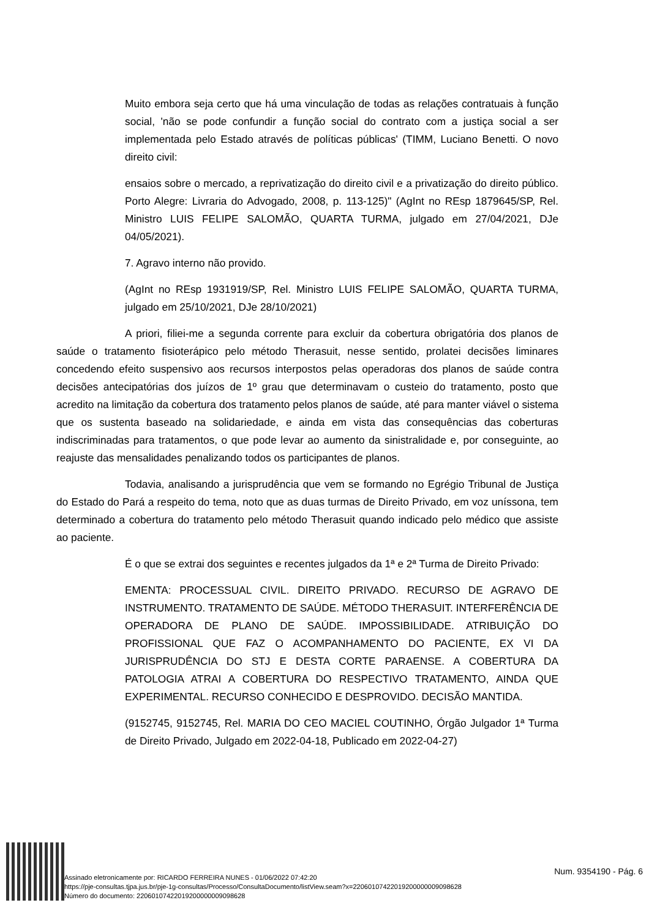Muito embora seja certo que há uma vinculação de todas as relações contratuais à função social, 'não se pode confundir a função social do contrato com a justiça social a ser implementada pelo Estado através de políticas públicas' (TIMM, Luciano Benetti. O novo direito civil:
ensaios sobre o mercado, a reprivatização do direito civil e a privatização do direito público. Porto Alegre: Livraria do Advogado, 2008, p. 113-125)" (AgInt no REsp 1879645/SP, Rel. Ministro LUIS FELIPE SALOMÃO, QUARTA TURMA, julgado em 27/04/2021, DJe 04/05/2021).
7. Agravo interno não provido.
(AgInt no REsp 1931919/SP, Rel. Ministro LUIS FELIPE SALOMÃO, QUARTA TURMA, julgado em 25/10/2021, DJe 28/10/2021)
A priori, filiei-me a segunda corrente para excluir da cobertura obrigatória dos planos de saúde o tratamento fisioterápico pelo método Therasuit, nesse sentido, prolatei decisões liminares concedendo efeito suspensivo aos recursos interpostos pelas operadoras dos planos de saúde contra decisões antecipatórias dos juízos de 1º grau que determinavam o custeio do tratamento, posto que acredito na limitação da cobertura dos tratamento pelos planos de saúde, até para manter viável o sistema que os sustenta baseado na solidariedade, e ainda em vista das consequências das coberturas indiscriminadas para tratamentos, o que pode levar ao aumento da sinistralidade e, por conseguinte, ao reajuste das mensalidades penalizando todos os participantes de planos.
Todavia, analisando a jurisprudência que vem se formando no Egrégio Tribunal de Justiça do Estado do Pará a respeito do tema, noto que as duas turmas de Direito Privado, em voz uníssona, tem determinado a cobertura do tratamento pelo método Therasuit quando indicado pelo médico que assiste ao paciente.
É o que se extrai dos seguintes e recentes julgados da 1ª e 2ª Turma de Direito Privado:
EMENTA: PROCESSUAL CIVIL. DIREITO PRIVADO. RECURSO DE AGRAVO DE INSTRUMENTO. TRATAMENTO DE SAÚDE. MÉTODO THERASUIT. INTERFERÊNCIA DE OPERADORA DE PLANO DE SAÚDE. IMPOSSIBILIDADE. ATRIBUIÇÃO DO PROFISSIONAL QUE FAZ O ACOMPANHAMENTO DO PACIENTE, EX VI DA JURISPRUDÊNCIA DO STJ E DESTA CORTE PARAENSE. A COBERTURA DA PATOLOGIA ATRAI A COBERTURA DO RESPECTIVO TRATAMENTO, AINDA QUE EXPERIMENTAL. RECURSO CONHECIDO E DESPROVIDO. DECISÃO MANTIDA.
(9152745, 9152745, Rel. MARIA DO CEO MACIEL COUTINHO, Órgão Julgador 1ª Turma de Direito Privado, Julgado em 2022-04-18, Publicado em 2022-04-27)
Assinado eletronicamente por: RICARDO FERREIRA NUNES - 01/06/2022 07:42:20
https://pje-consultas.tjpa.jus.br/pje-1g-consultas/Processo/ConsultaDocumento/listView.seam?x=22060107422019200000009098628
Número do documento: 22060107422019200000009098628
Num. 9354190 - Pág. 6